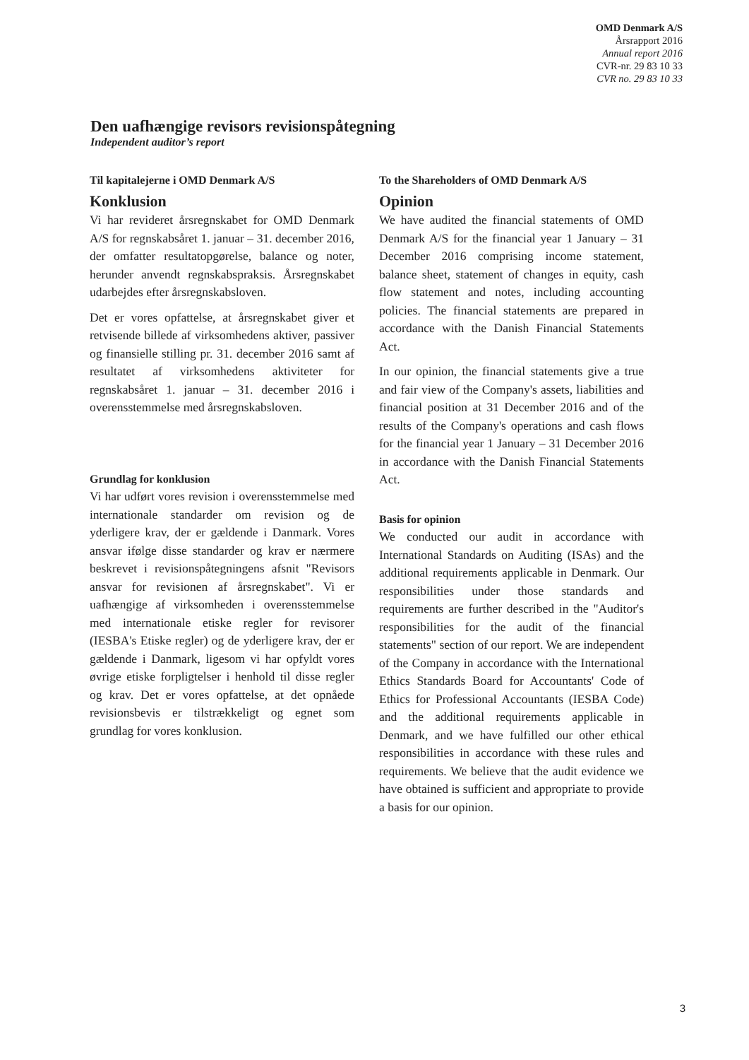OMD Denmark A/S
Årsrapport 2016
Annual report 2016
CVR-nr. 29 83 10 33
CVR no. 29 83 10 33
Den uafhængige revisors revisionspåtegning
Independent auditor’s report
Til kapitalejerne i OMD Denmark A/S
Konklusion
Vi har revideret årsregnskabet for OMD Denmark A/S for regnskabsåret 1. januar – 31. december 2016, der omfatter resultatopgørelse, balance og noter, herunder anvendt regnskabs­praksis. Årsregnskabet udarbejdes efter årsregnskabsloven.
Det er vores opfattelse, at årsregnskabet giver et retvisende billede af virksomhedens aktiver, passiver og finansielle stilling pr. 31. december 2016 samt af resultatet af virksomhedens aktiviteter for regnskabsåret 1. januar – 31. december 2016 i overensstemmelse med årsregnskabsloven.
Grundlag for konklusion
Vi har udført vores revision i overensstemmelse med internationale standarder om revision og de yderligere krav, der er gældende i Danmark. Vores ansvar ifølge disse standarder og krav er nærmere beskrevet i revisionspåtegningens afsnit "Revisors ansvar for revisionen af årsregnskabet". Vi er uafhængige af virksomheden i overensstemmelse med internationale etiske regler for revisorer (IESBA's Etiske regler) og de yderligere krav, der er gældende i Danmark, ligesom vi har opfyldt vores øvrige etiske forpligtelser i henhold til disse regler og krav. Det er vores opfattelse, at det opnåede revisionsbevis er tilstrækkeligt og egnet som grundlag for vores konklusion.
To the Shareholders of OMD Denmark A/S
Opinion
We have audited the financial statements of OMD Denmark A/S for the financial year 1 January – 31 December 2016 comprising income statement, balance sheet, statement of changes in equity, cash flow statement and notes, including accounting policies. The financial statements are prepared in accordance with the Danish Financial Statements Act.
In our opinion, the financial statements give a true and fair view of the Company's assets, liabilities and financial position at 31 December 2016 and of the results of the Company's operations and cash flows for the financial year 1 January – 31 December 2016 in accordance with the Danish Financial Statements Act.
Basis for opinion
We conducted our audit in accordance with International Standards on Auditing (ISAs) and the additional requirements applicable in Denmark. Our responsibilities under those standards and requirements are further described in the "Auditor's responsibilities for the audit of the financial statements" section of our report. We are independent of the Company in accordance with the International Ethics Standards Board for Accountants' Code of Ethics for Professional Accountants (IESBA Code) and the additional requirements applicable in Denmark, and we have fulfilled our other ethical responsibilities in accordance with these rules and requirements. We believe that the audit evidence we have obtained is sufficient and appropriate to provide a basis for our opinion.
3